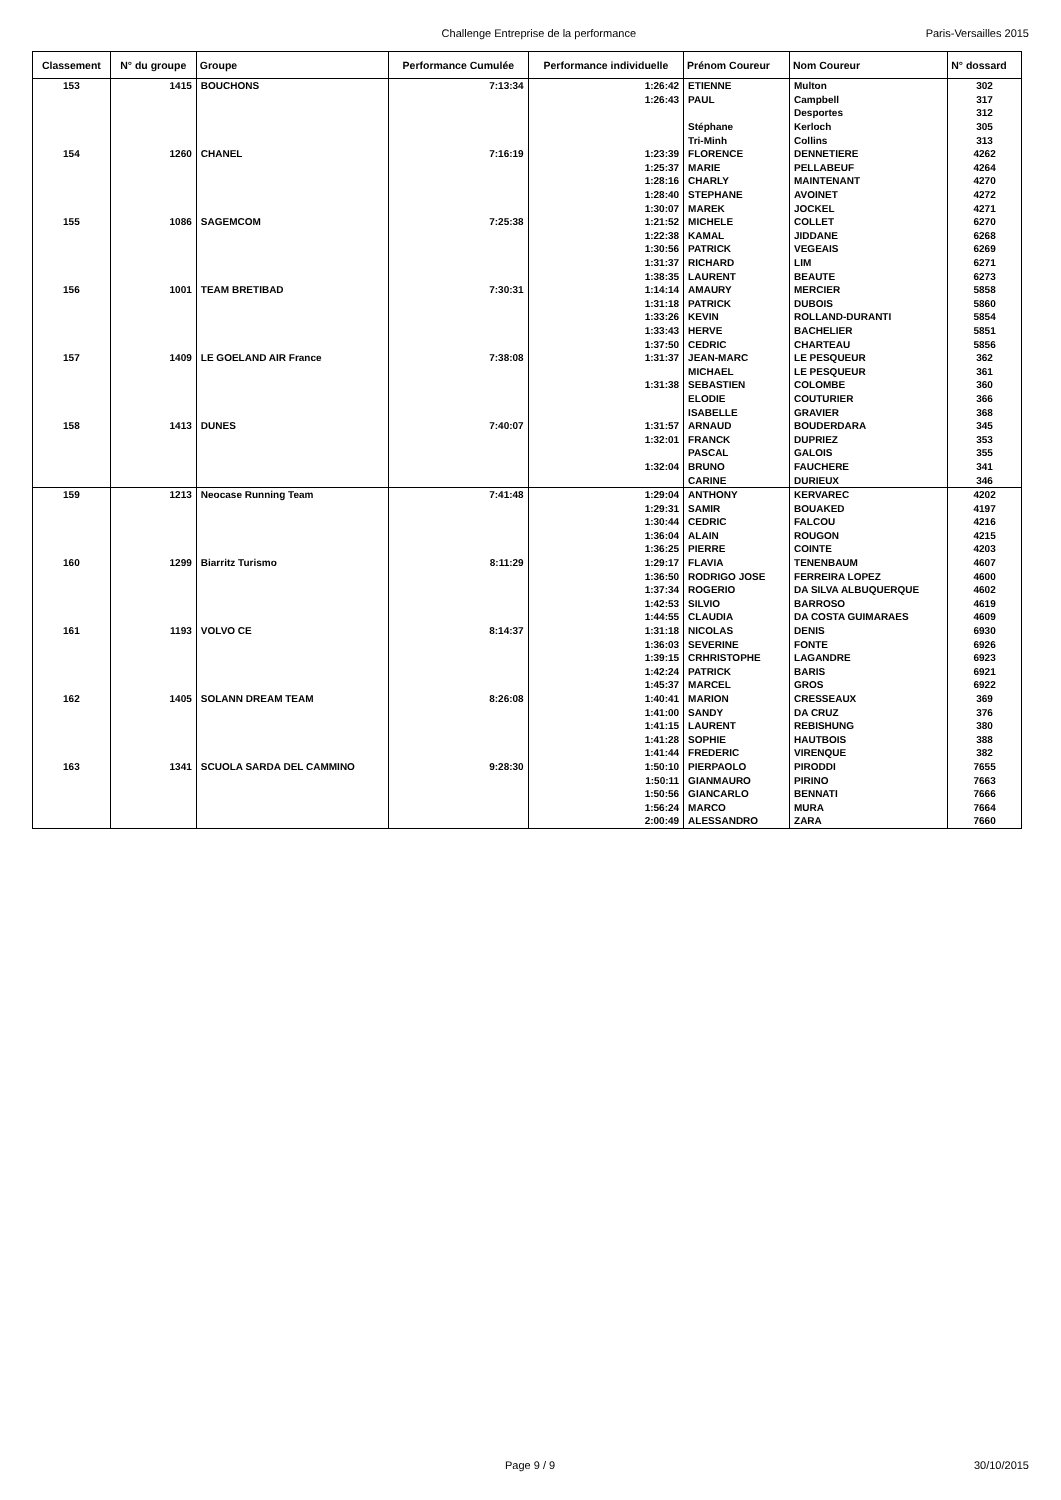Challenge Entreprise de la performance Paris-Versailles 2015
| Classement | N° du groupe | Groupe | Performance Cumulée | Performance individuelle | Prénom Coureur | Nom Coureur | N° dossard |
| --- | --- | --- | --- | --- | --- | --- | --- |
| 153 | 1415 | BOUCHONS | 7:13:34 | 1:26:42 | ETIENNE | Multon | 302 |
| | | | | 1:26:43 | PAUL | Campbell | 317 |
| | | | | | | Desportes | 312 |
| | | | | | Stéphane | Kerloch | 305 |
| | | | | | Tri-Minh | Collins | 313 |
| 154 | 1260 | CHANEL | 7:16:19 | 1:23:39 | FLORENCE | DENNETIERE | 4262 |
| | | | | 1:25:37 | MARIE | PELLABEUF | 4264 |
| | | | | 1:28:16 | CHARLY | MAINTENANT | 4270 |
| | | | | 1:28:40 | STEPHANE | AVOINET | 4272 |
| | | | | 1:30:07 | MAREK | JOCKEL | 4271 |
| 155 | 1086 | SAGEMCOM | 7:25:38 | 1:21:52 | MICHELE | COLLET | 6270 |
| | | | | 1:22:38 | KAMAL | JIDDANE | 6268 |
| | | | | 1:30:56 | PATRICK | VEGEAIS | 6269 |
| | | | | 1:31:37 | RICHARD | LIM | 6271 |
| | | | | 1:38:35 | LAURENT | BEAUTE | 6273 |
| 156 | 1001 | TEAM BRETIBAD | 7:30:31 | 1:14:14 | AMAURY | MERCIER | 5858 |
| | | | | 1:31:18 | PATRICK | DUBOIS | 5860 |
| | | | | 1:33:26 | KEVIN | ROLLAND-DURANTI | 5854 |
| | | | | 1:33:43 | HERVE | BACHELIER | 5851 |
| | | | | 1:37:50 | CEDRIC | CHARTEAU | 5856 |
| 157 | 1409 | LE GOELAND AIR France | 7:38:08 | 1:31:37 | JEAN-MARC | LE PESQUEUR | 362 |
| | | | | | MICHAEL | LE PESQUEUR | 361 |
| | | | | 1:31:38 | SEBASTIEN | COLOMBE | 360 |
| | | | | | ELODIE | COUTURIER | 366 |
| | | | | | ISABELLE | GRAVIER | 368 |
| 158 | 1413 | DUNES | 7:40:07 | 1:31:57 | ARNAUD | BOUDERDARA | 345 |
| | | | | 1:32:01 | FRANCK | DUPRIEZ | 353 |
| | | | | | PASCAL | GALOIS | 355 |
| | | | | 1:32:04 | BRUNO | FAUCHERE | 341 |
| | | | | | CARINE | DURIEUX | 346 |
| 159 | 1213 | Neocase Running Team | 7:41:48 | 1:29:04 | ANTHONY | KERVAREC | 4202 |
| | | | | 1:29:31 | SAMIR | BOUAKED | 4197 |
| | | | | 1:30:44 | CEDRIC | FALCOU | 4216 |
| | | | | 1:36:04 | ALAIN | ROUGON | 4215 |
| | | | | 1:36:25 | PIERRE | COINTE | 4203 |
| 160 | 1299 | Biarritz Turismo | 8:11:29 | 1:29:17 | FLAVIA | TENENBAUM | 4607 |
| | | | | 1:36:50 | RODRIGO JOSE | FERREIRA LOPEZ | 4600 |
| | | | | 1:37:34 | ROGERIO | DA SILVA ALBUQUERQUE | 4602 |
| | | | | 1:42:53 | SILVIO | BARROSO | 4619 |
| | | | | 1:44:55 | CLAUDIA | DA COSTA GUIMARAES | 4609 |
| 161 | 1193 | VOLVO CE | 8:14:37 | 1:31:18 | NICOLAS | DENIS | 6930 |
| | | | | 1:36:03 | SEVERINE | FONTE | 6926 |
| | | | | 1:39:15 | CRHRISTOPHE | LAGANDRE | 6923 |
| | | | | 1:42:24 | PATRICK | BARIS | 6921 |
| | | | | 1:45:37 | MARCEL | GROS | 6922 |
| 162 | 1405 | SOLANN DREAM TEAM | 8:26:08 | 1:40:41 | MARION | CRESSEAUX | 369 |
| | | | | 1:41:00 | SANDY | DA CRUZ | 376 |
| | | | | 1:41:15 | LAURENT | REBISHUNG | 380 |
| | | | | 1:41:28 | SOPHIE | HAUTBOIS | 388 |
| | | | | 1:41:44 | FREDERIC | VIRENQUE | 382 |
| 163 | 1341 | SCUOLA SARDA DEL CAMMINO | 9:28:30 | 1:50:10 | PIERPAOLO | PIRODDI | 7655 |
| | | | | 1:50:11 | GIANMAURO | PIRINO | 7663 |
| | | | | 1:50:56 | GIANCARLO | BENNATI | 7666 |
| | | | | 1:56:24 | MARCO | MURA | 7664 |
| | | | | 2:00:49 | ALESSANDRO | ZARA | 7660 |
Page 9 / 9 30/10/2015